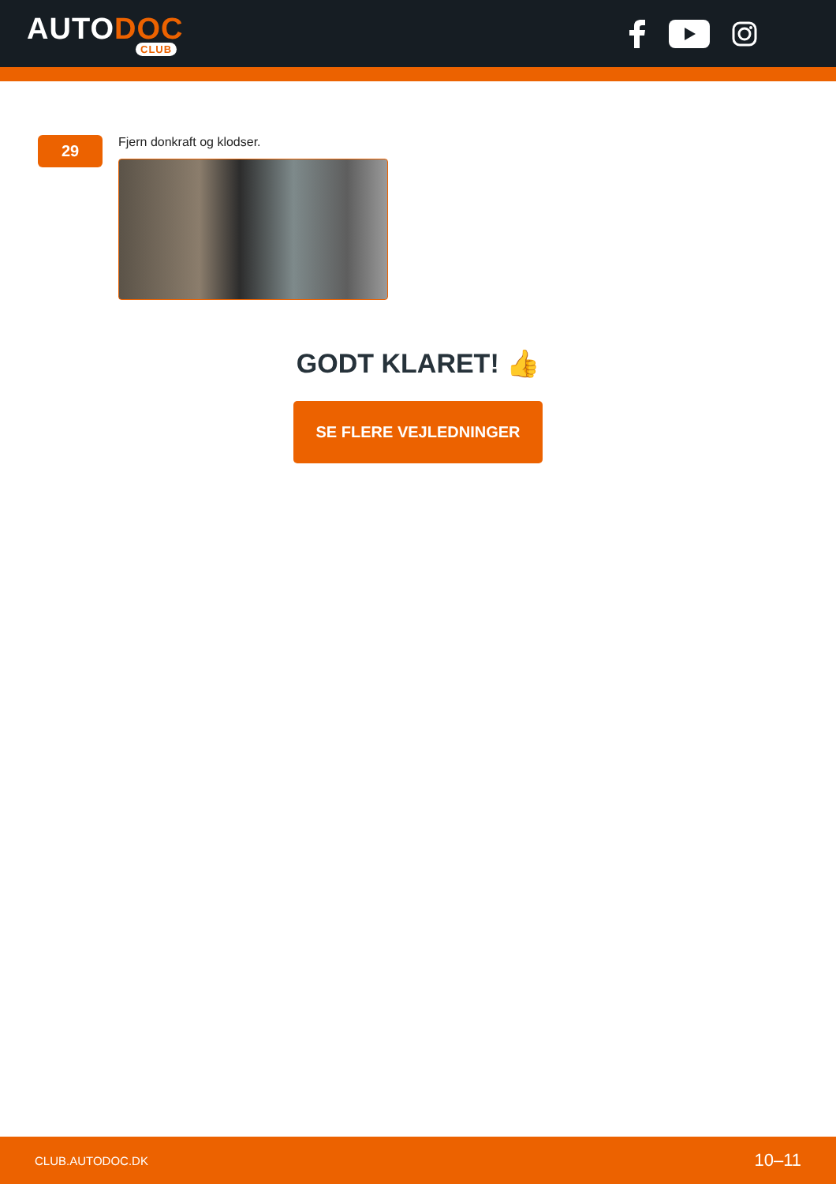AUTODOC
CLUB
29
Fjern donkraft og klodser.
GODT KLARET! 👍
SE FLERE VEJLEDNINGER
CLUB.AUTODOC.DK 10–11